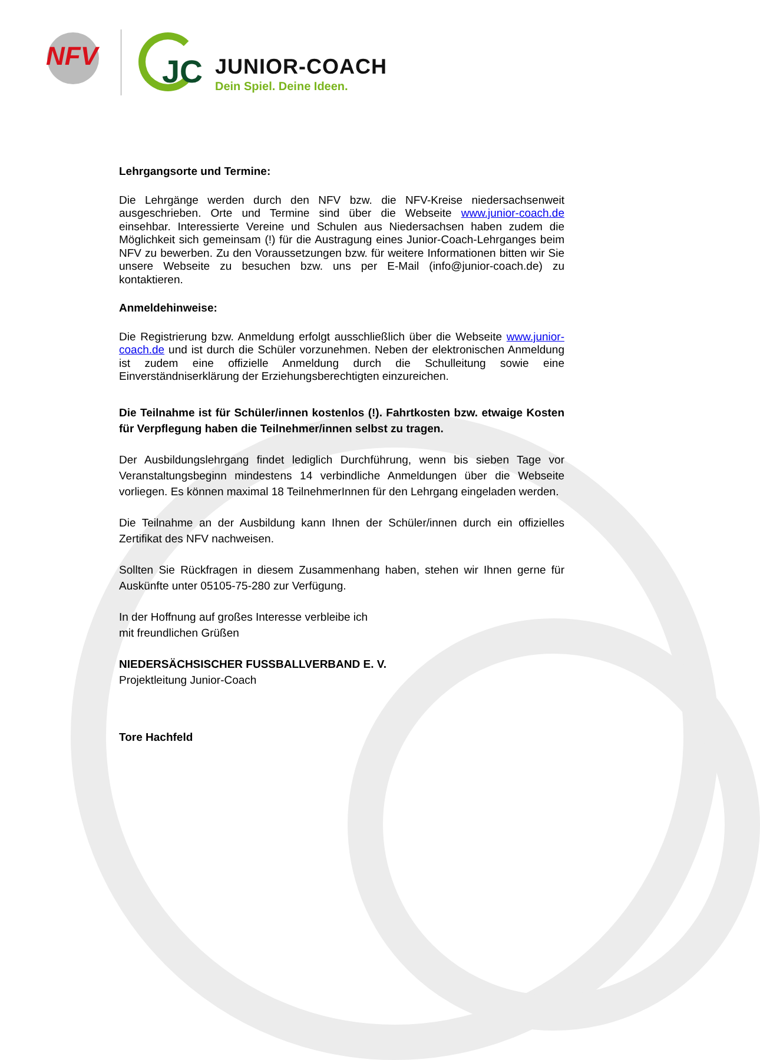NFV JC JUNIOR-COACH
Dein Spiel. Deine Ideen.
Lehrgangsorte und Termine:
Die Lehrgänge werden durch den NFV bzw. die NFV-Kreise niedersachsenweit ausgeschrieben. Orte und Termine sind über die Webseite www.junior-coach.de einsehbar. Interessierte Vereine und Schulen aus Niedersachsen haben zudem die Möglichkeit sich gemeinsam (!) für die Austragung eines Junior-Coach-Lehrganges beim NFV zu bewerben. Zu den Voraussetzungen bzw. für weitere Informationen bitten wir Sie unsere Webseite zu besuchen bzw. uns per E-Mail (info@junior-coach.de) zu kontaktieren.
Anmeldehinweise:
Die Registrierung bzw. Anmeldung erfolgt ausschließlich über die Webseite www.junior-coach.de und ist durch die Schüler vorzunehmen. Neben der elektronischen Anmeldung ist zudem eine offizielle Anmeldung durch die Schulleitung sowie eine Einverständniserklärung der Erziehungsberechtigten einzureichen.
Die Teilnahme ist für Schüler/innen kostenlos (!). Fahrtkosten bzw. etwaige Kosten für Verpflegung haben die Teilnehmer/innen selbst zu tragen.
Der Ausbildungslehrgang findet lediglich Durchführung, wenn bis sieben Tage vor Veranstaltungsbeginn mindestens 14 verbindliche Anmeldungen über die Webseite vorliegen. Es können maximal 18 TeilnehmerInnen für den Lehrgang eingeladen werden.
Die Teilnahme an der Ausbildung kann Ihnen der Schüler/innen durch ein offizielles Zertifikat des NFV nachweisen.
Sollten Sie Rückfragen in diesem Zusammenhang haben, stehen wir Ihnen gerne für Auskünfte unter 05105-75-280 zur Verfügung.
In der Hoffnung auf großes Interesse verbleibe ich
mit freundlichen Grüßen
NIEDERSÄCHSISCHER FUSSBALLVERBAND E. V.
Projektleitung Junior-Coach
Tore Hachfeld